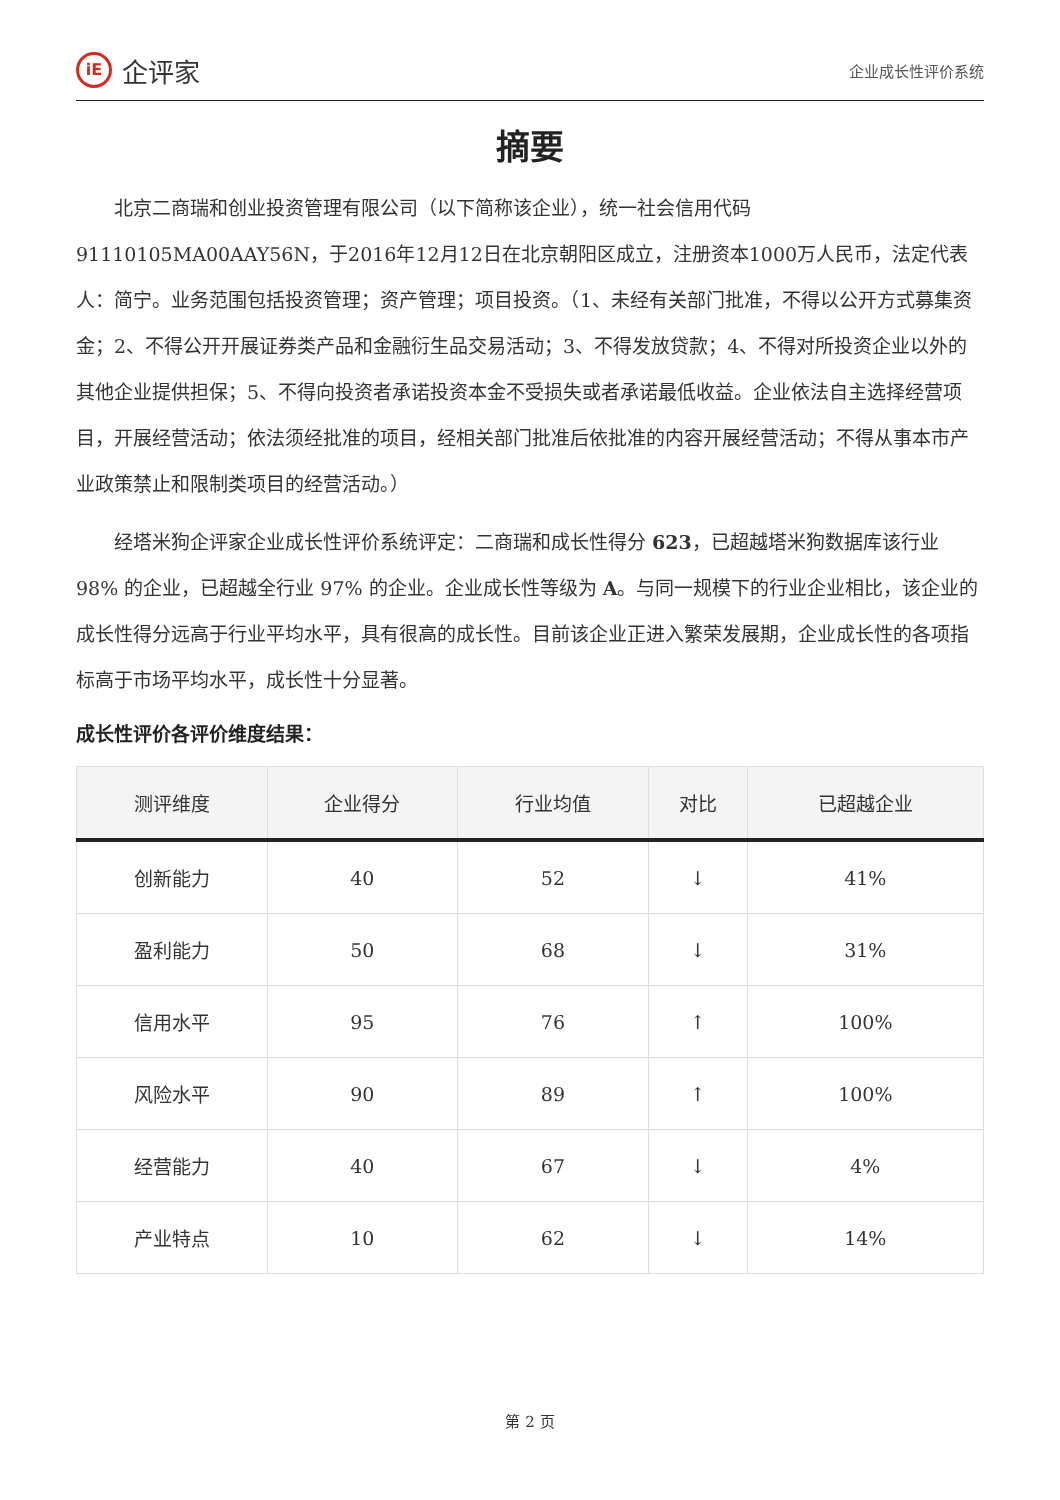iE 企评家
企业成长性评价系统
摘要
北京二商瑞和创业投资管理有限公司（以下简称该企业），统一社会信用代码91110105MA00AAY56N，于2016年12月12日在北京朝阳区成立，注册资本1000万人民币，法定代表人：简宁。业务范围包括投资管理；资产管理；项目投资。（1、未经有关部门批准，不得以公开方式募集资金；2、不得公开开展证券类产品和金融衍生品交易活动；3、不得发放贷款；4、不得对所投资企业以外的其他企业提供担保；5、不得向投资者承诺投资本金不受损失或者承诺最低收益。企业依法自主选择经营项目，开展经营活动；依法须经批准的项目，经相关部门批准后依批准的内容开展经营活动；不得从事本市产业政策禁止和限制类项目的经营活动。）
经塔米狗企评家企业成长性评价系统评定：二商瑞和成长性得分 623，已超越塔米狗数据库该行业 98% 的企业，已超越全行业 97% 的企业。企业成长性等级为 A。与同一规模下的行业企业相比，该企业的成长性得分远高于行业平均水平，具有很高的成长性。目前该企业正进入繁荣发展期，企业成长性的各项指标高于市场平均水平，成长性十分显著。
成长性评价各评价维度结果：
| 测评维度 | 企业得分 | 行业均值 | 对比 | 已超越企业 |
| --- | --- | --- | --- | --- |
| 创新能力 | 40 | 52 | ↓ | 41% |
| 盈利能力 | 50 | 68 | ↓ | 31% |
| 信用水平 | 95 | 76 | ↑ | 100% |
| 风险水平 | 90 | 89 | ↑ | 100% |
| 经营能力 | 40 | 67 | ↓ | 4% |
| 产业特点 | 10 | 62 | ↓ | 14% |
第 2 页